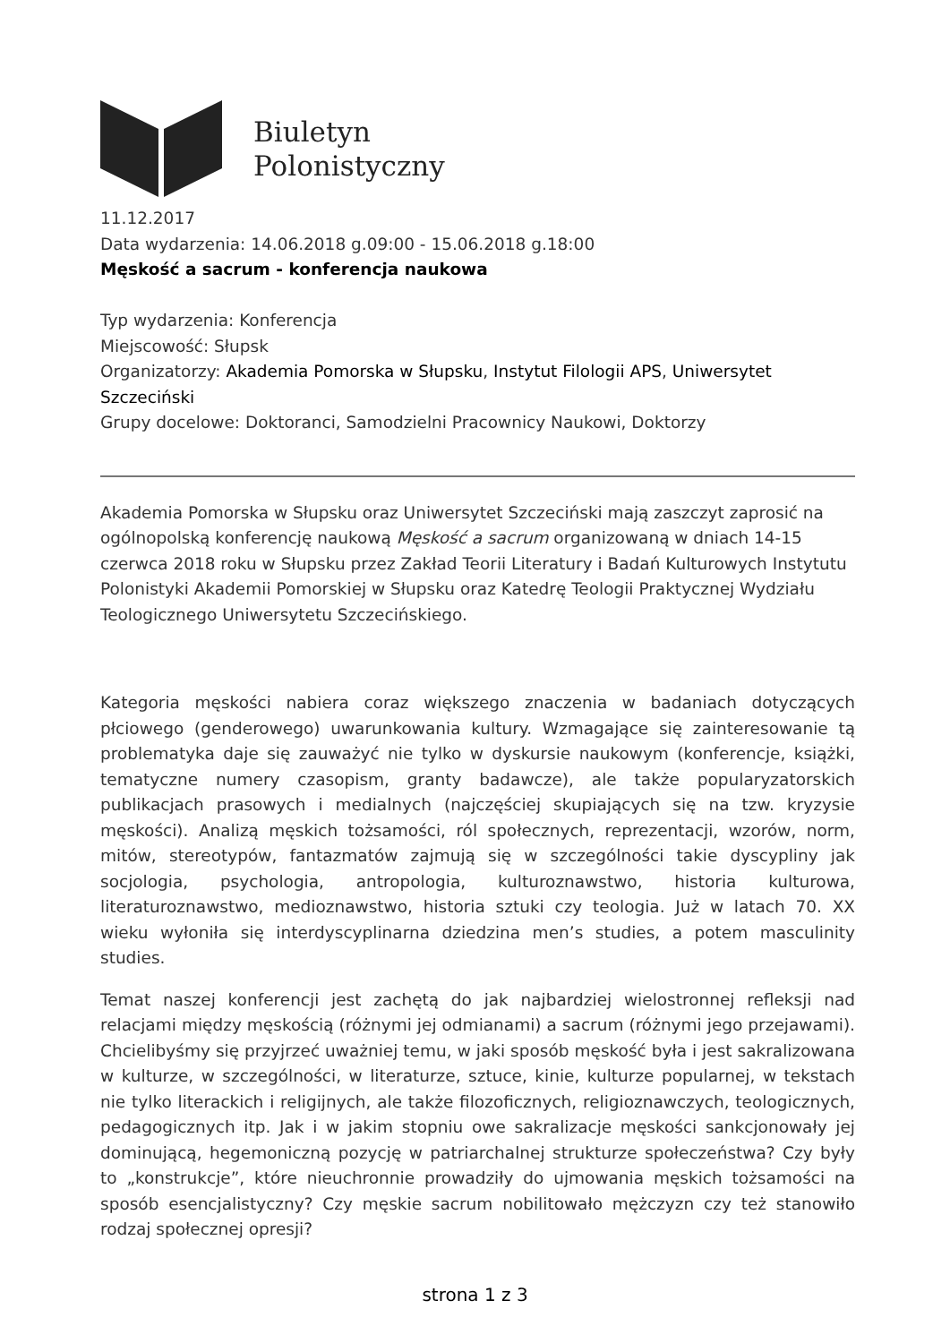Biuletyn
Polonistyczny
11.12.2017
Data wydarzenia: 14.06.2018 g.09:00 - 15.06.2018 g.18:00
Męskość a sacrum - konferencja naukowa
Typ wydarzenia: Konferencja
Miejscowość: Słupsk
Organizatorzy: Akademia Pomorska w Słupsku, Instytut Filologii APS, Uniwersytet Szczeciński
Grupy docelowe: Doktoranci, Samodzielni Pracownicy Naukowi, Doktorzy
Akademia Pomorska w Słupsku oraz Uniwersytet Szczeciński mają zaszczyt zaprosić na ogólnopolską konferencję naukową Męskość a sacrum organizowaną w dniach 14-15 czerwca 2018 roku w Słupsku przez Zakład Teorii Literatury i Badań Kulturowych Instytutu Polonistyki Akademii Pomorskiej w Słupsku oraz Katedrę Teologii Praktycznej Wydziału Teologicznego Uniwersytetu Szczecińskiego.
Kategoria męskości nabiera coraz większego znaczenia w badaniach dotyczących płciowego (genderowego) uwarunkowania kultury. Wzmagające się zainteresowanie tą problematyka daje się zauważyć nie tylko w dyskursie naukowym (konferencje, książki, tematyczne numery czasopism, granty badawcze), ale także popularyzatorskich publikacjach prasowych i medialnych (najczęściej skupiających się na tzw. kryzysie męskości). Analizą męskich tożsamości, ról społecznych, reprezentacji, wzorów, norm, mitów, stereotypów, fantazmatów zajmują się w szczególności takie dyscypliny jak socjologia, psychologia, antropologia, kulturoznawstwo, historia kulturowa, literaturoznawstwo, medioznawstwo, historia sztuki czy teologia. Już w latach 70. XX wieku wyłoniła się interdyscyplinarna dziedzina men’s studies, a potem masculinity studies.
Temat naszej konferencji jest zachętą do jak najbardziej wielostronnej refleksji nad relacjami między męskością (różnymi jej odmianami) a sacrum (różnymi jego przejawami). Chcielibyśmy się przyjrzeć uważniej temu, w jaki sposób męskość była i jest sakralizowana w kulturze, w szczególności, w literaturze, sztuce, kinie, kulturze popularnej, w tekstach nie tylko literackich i religijnych, ale także filozoficznych, religioznawczych, teologicznych, pedagogicznych itp. Jak i w jakim stopniu owe sakralizacje męskości sankcjonowały jej dominującą, hegemoniczną pozycję w patriarchalnej strukturze społeczeństwa? Czy były to „konstrukcje”, które nieuchronnie prowadziły do ujmowania męskich tożsamości na sposób esencjalistyczny? Czy męskie sacrum nobilitowało mężczyzn czy też stanowiło rodzaj społecznej opresji?
strona 1 z 3